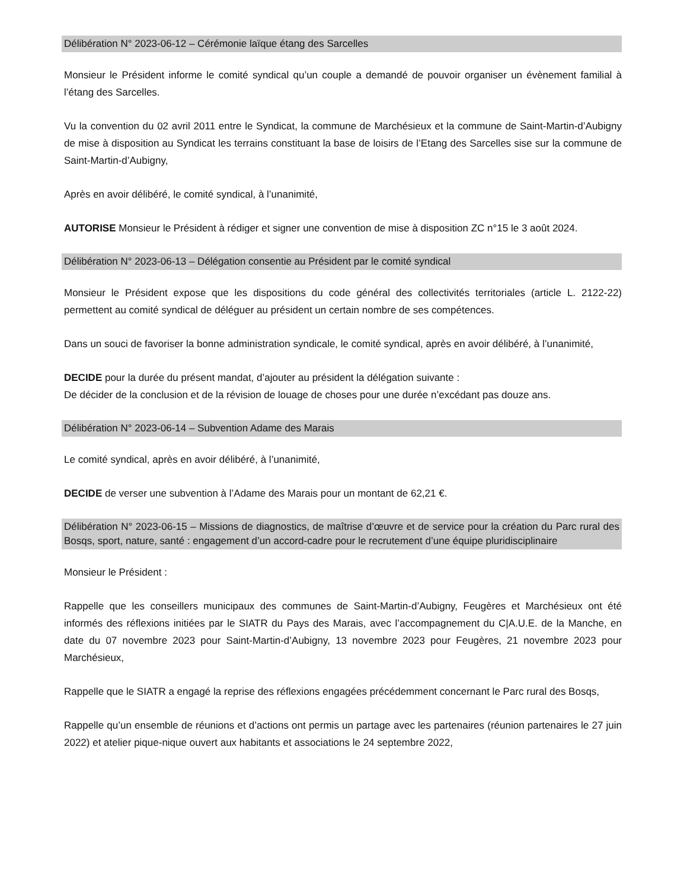Délibération N° 2023-06-12 – Cérémonie laïque étang des Sarcelles
Monsieur le Président informe le comité syndical qu’un couple a demandé de pouvoir organiser un évènement familial à l’étang des Sarcelles.
Vu la convention du 02 avril 2011 entre le Syndicat, la commune de Marchésieux et la commune de Saint-Martin-d’Aubigny de mise à disposition au Syndicat les terrains constituant la base de loisirs de l’Etang des Sarcelles sise sur la commune de Saint-Martin-d’Aubigny,
Après en avoir délibéré, le comité syndical, à l’unanimité,
AUTORISE Monsieur le Président à rédiger et signer une convention de mise à disposition ZC n°15 le 3 août 2024.
Délibération N° 2023-06-13 – Délégation consentie au Président par le comité syndical
Monsieur le Président expose que les dispositions du code général des collectivités territoriales (article L. 2122-22) permettent au comité syndical de déléguer au président un certain nombre de ses compétences.
Dans un souci de favoriser la bonne administration syndicale, le comité syndical, après en avoir délibéré, à l’unanimité,
DECIDE pour la durée du présent mandat, d’ajouter au président la délégation suivante :
De décider de la conclusion et de la révision de louage de choses pour une durée n’excédant pas douze ans.
Délibération N° 2023-06-14 – Subvention Adame des Marais
Le comité syndical, après en avoir délibéré, à l’unanimité,
DECIDE de verser une subvention à l’Adame des Marais pour un montant de 62,21 €.
Délibération N° 2023-06-15 – Missions de diagnostics, de maîtrise d’œuvre et de service pour la création du Parc rural des Bosqs, sport, nature, santé : engagement d’un accord-cadre pour le recrutement d’une équipe pluridisciplinaire
Monsieur le Président :
Rappelle que les conseillers municipaux des communes de Saint-Martin-d’Aubigny, Feugères et Marchésieux ont été informés des réflexions initiées par le SIATR du Pays des Marais, avec l’accompagnement du C|A.U.E. de la Manche, en date du 07 novembre 2023 pour Saint-Martin-d’Aubigny, 13 novembre 2023 pour Feugères, 21 novembre 2023 pour Marchésieux,
Rappelle que le SIATR a engagé la reprise des réflexions engagées précédemment concernant le Parc rural des Bosqs,
Rappelle qu’un ensemble de réunions et d’actions ont permis un partage avec les partenaires (réunion partenaires le 27 juin 2022) et atelier pique-nique ouvert aux habitants et associations le 24 septembre 2022,